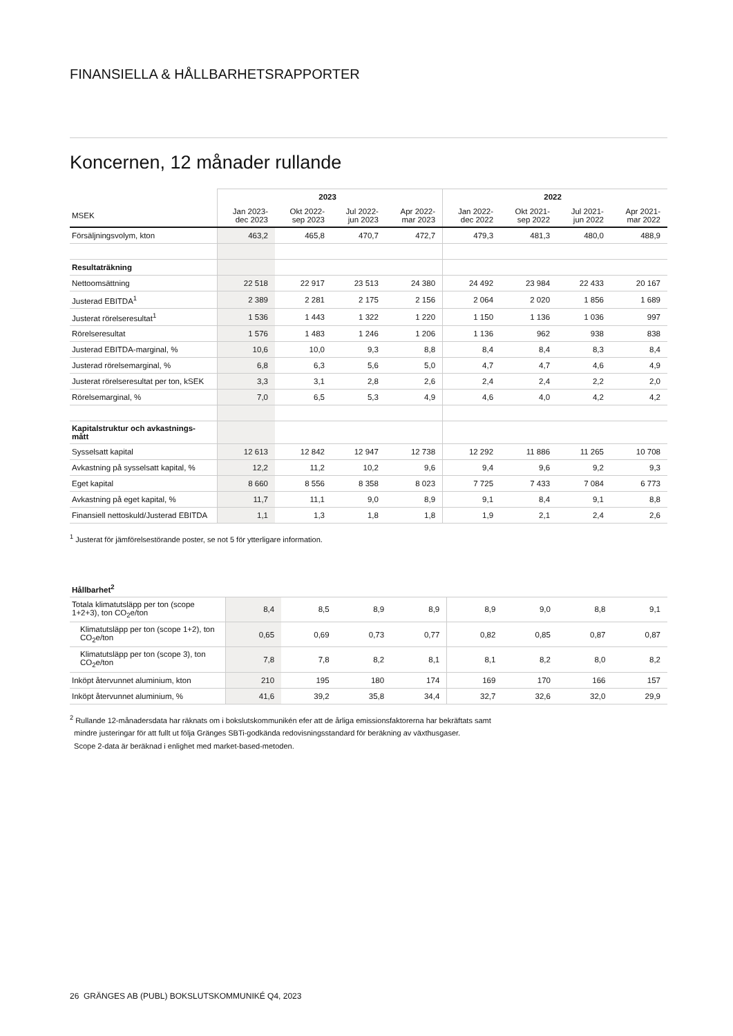FINANSIELLA & HÅLLBARHETSRAPPORTER
Koncernen, 12 månader rullande
| | 2023 | | | | 2022 | | | |
| --- | --- | --- | --- | --- | --- | --- | --- | --- |
| MSEK | Jan 2023- dec 2023 | Okt 2022- sep 2023 | Jul 2022- jun 2023 | Apr 2022- mar 2023 | Jan 2022- dec 2022 | Okt 2021- sep 2022 | Jul 2021- jun 2022 | Apr 2021- mar 2022 |
| Försäljningsvolym, kton | 463,2 | 465,8 | 470,7 | 472,7 | 479,3 | 481,3 | 480,0 | 488,9 |
| Resultaträkning | | | | | | | | |
| Nettoomsättning | 22 518 | 22 917 | 23 513 | 24 380 | 24 492 | 23 984 | 22 433 | 20 167 |
| Justerad EBITDA<sup>1</sup> | 2 389 | 2 281 | 2 175 | 2 156 | 2 064 | 2 020 | 1 856 | 1 689 |
| Justerat rörelseresultat<sup>1</sup> | 1 536 | 1 443 | 1 322 | 1 220 | 1 150 | 1 136 | 1 036 | 997 |
| Rörelseresultat | 1 576 | 1 483 | 1 246 | 1 206 | 1 136 | 962 | 938 | 838 |
| Justerad EBITDA-marginal, % | 10,6 | 10,0 | 9,3 | 8,8 | 8,4 | 8,4 | 8,3 | 8,4 |
| Justerad rörelsemarginal, % | 6,8 | 6,3 | 5,6 | 5,0 | 4,7 | 4,7 | 4,6 | 4,9 |
| Justerat rörelseresultat per ton, kSEK | 3,3 | 3,1 | 2,8 | 2,6 | 2,4 | 2,4 | 2,2 | 2,0 |
| Rörelsemarginal, % | 7,0 | 6,5 | 5,3 | 4,9 | 4,6 | 4,0 | 4,2 | 4,2 |
| Kapitalstruktur och avkastnings- mått | | | | | | | | |
| Sysselsatt kapital | 12 613 | 12 842 | 12 947 | 12 738 | 12 292 | 11 886 | 11 265 | 10 708 |
| Avkastning på sysselsatt kapital, % | 12,2 | 11,2 | 10,2 | 9,6 | 9,4 | 9,6 | 9,2 | 9,3 |
| Eget kapital | 8 660 | 8 556 | 8 358 | 8 023 | 7 725 | 7 433 | 7 084 | 6 773 |
| Avkastning på eget kapital, % | 11,7 | 11,1 | 9,0 | 8,9 | 9,1 | 8,4 | 9,1 | 8,8 |
| Finansiell nettoskuld/Justerad EBITDA | 1,1 | 1,3 | 1,8 | 1,8 | 1,9 | 2,1 | 2,4 | 2,6 |
<sup>1</sup> Justerat för jämförelsestörande poster, se not 5 för ytterligare information.
| Hållbarhet<sup>2</sup> | | | | | | | | |
| Totala klimatutsläpp per ton (scope 1+2+3), ton CO<sub>2</sub>e/ton | 8,4 | 8,5 | 8,9 | 8,9 | 8,9 | 9,0 | 8,8 | 9,1 |
| Klimatutsläpp per ton (scope 1+2), ton CO<sub>2</sub>e/ton | 0,65 | 0,69 | 0,73 | 0,77 | 0,82 | 0,85 | 0,87 | 0,87 |
| Klimatutsläpp per ton (scope 3), ton CO<sub>2</sub>e/ton | 7,8 | 7,8 | 8,2 | 8,1 | 8,1 | 8,2 | 8,0 | 8,2 |
| Inköpt återvunnet aluminium, kton | 210 | 195 | 180 | 174 | 169 | 170 | 166 | 157 |
| Inköpt återvunnet aluminium, % | 41,6 | 39,2 | 35,8 | 34,4 | 32,7 | 32,6 | 32,0 | 29,9 |
<sup>2</sup> Rullande 12-månadersdata har räknats om i bokslutskommunikén efer att de årliga emissionsfaktorerna har bekräftats samt
mindre justeringar för att fullt ut följa Gränges SBTi-godkända redovisningsstandard för beräkning av växthusgaser.
Scope 2-data är beräknad i enlighet med market-based-metoden.
26 GRÄNGES AB (PUBL) BOKSLUTSKOMMUNIKÉ Q4, 2023